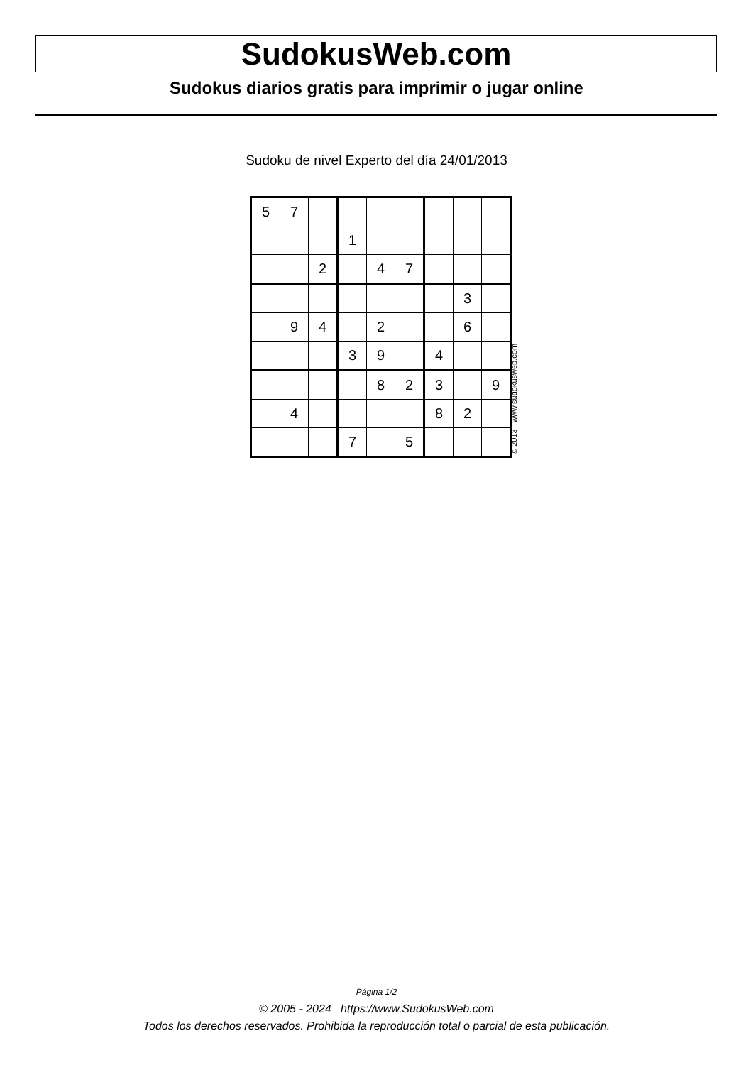SudokusWeb.com
Sudokus diarios gratis para imprimir o jugar online
Sudoku de nivel Experto del día 24/01/2013
| 5 | 7 | | | | | | | |
| | | | 1 | | | | | |
| | | 2 | | 4 | 7 | | | |
| | | | | | | | 3 | |
| | 9 | 4 | | 2 | | | 6 | |
| | | | 3 | 9 | | 4 | | |
| | | | | 8 | 2 | 3 | | 9 |
| | 4 | | | | | 8 | 2 | |
| | | | 7 | | 5 | | | |
© 2013 www.sudokusweb.com
Página 1/2
© 2005 - 2024 https://www.SudokusWeb.com
Todos los derechos reservados. Prohibida la reproducción total o parcial de esta publicación.